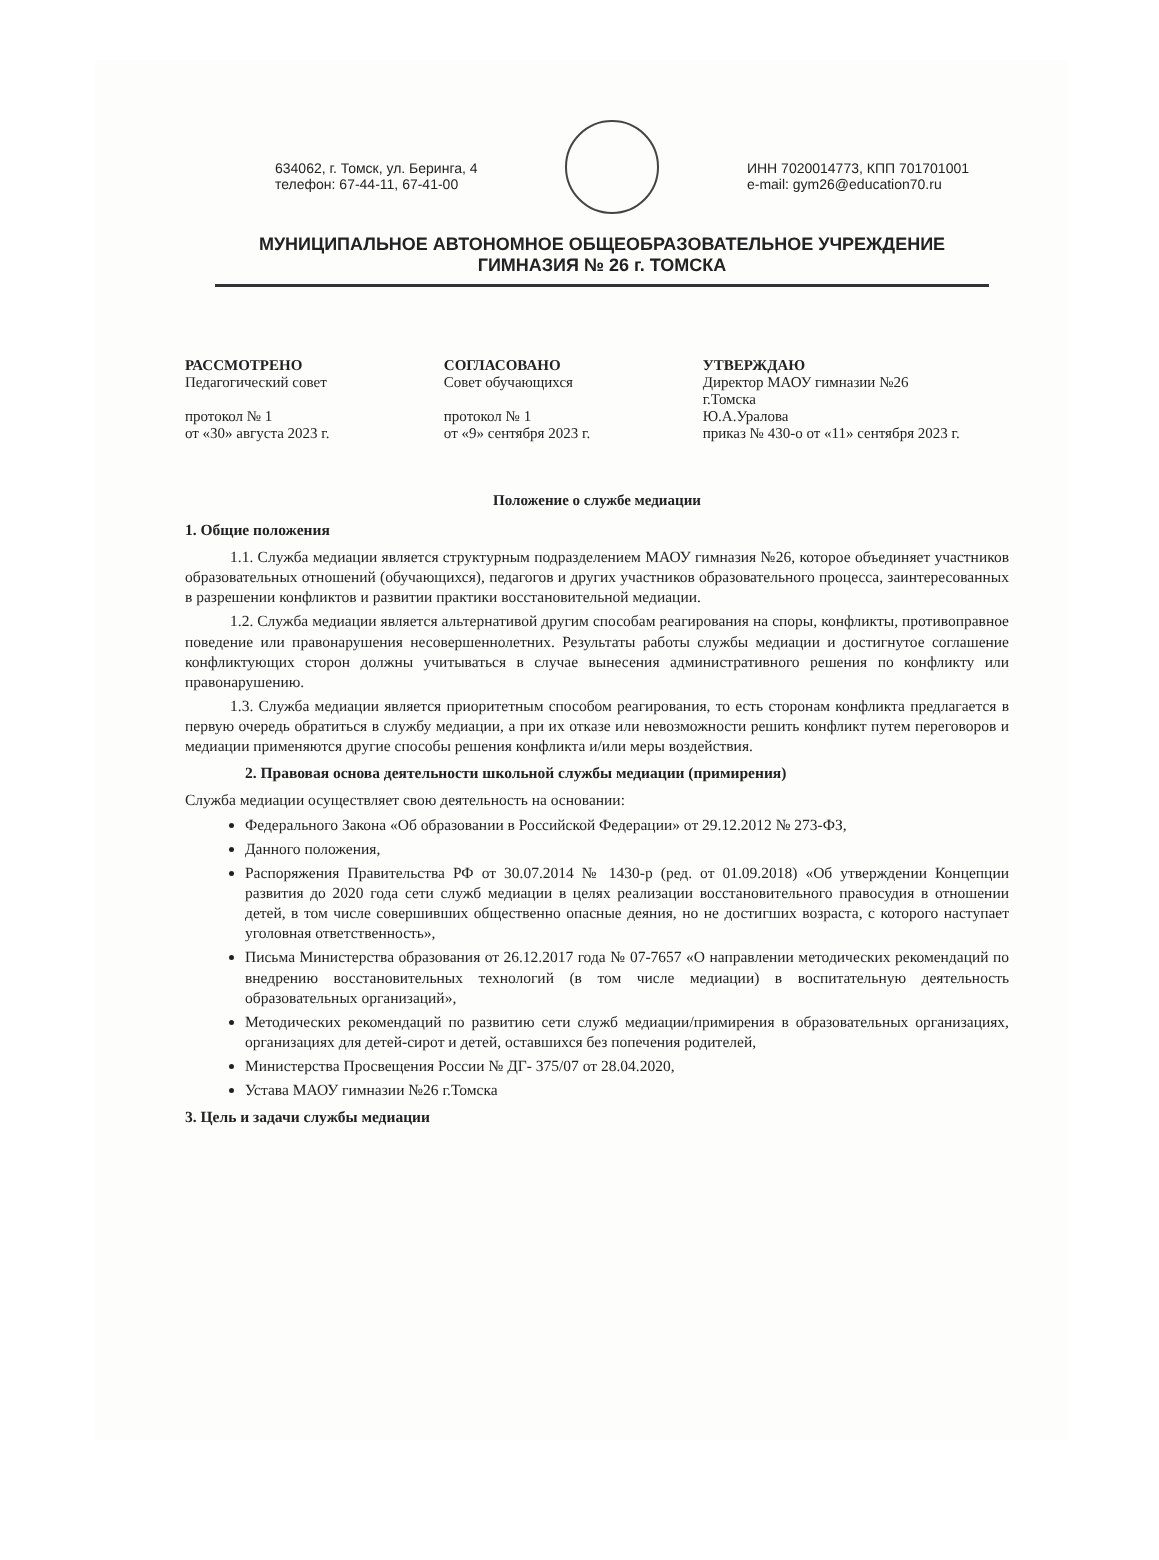634062, г. Томск, ул. Беринга, 4
телефон: 67-44-11, 67-41-00
ИНН 7020014773, КПП 701701001
e-mail: gym26@education70.ru
МУНИЦИПАЛЬНОЕ АВТОНОМНОЕ ОБЩЕОБРАЗОВАТЕЛЬНОЕ УЧРЕЖДЕНИЕ
ГИМНАЗИЯ № 26 г. ТОМСКА
РАССМОТРЕНО
Педагогический совет
протокол № 1
от «30» августа 2023 г.
СОГЛАСОВАНО
Совет обучающихся
протокол № 1
от «9» сентября 2023 г.
УТВЕРЖДАЮ
Директор МАОУ гимназии №26
г.Томска
Ю.А.Уралова
приказ № 430-о от «11» сентября 2023 г.
Положение о службе медиации
1. Общие положения
1.1. Служба медиации является структурным подразделением МАОУ гимназия №26, которое объединяет участников образовательных отношений (обучающихся), педагогов и других участников образовательного процесса, заинтересованных в разрешении конфликтов и развитии практики восстановительной медиации.
1.2. Служба медиации является альтернативой другим способам реагирования на споры, конфликты, противоправное поведение или правонарушения несовершеннолетних. Результаты работы службы медиации и достигнутое соглашение конфликтующих сторон должны учитываться в случае вынесения административного решения по конфликту или правонарушению.
1.3. Служба медиации является приоритетным способом реагирования, то есть сторонам конфликта предлагается в первую очередь обратиться в службу медиации, а при их отказе или невозможности решить конфликт путем переговоров и медиации применяются другие способы решения конфликта и/или меры воздействия.
2. Правовая основа деятельности школьной службы медиации (примирения)
Служба медиации осуществляет свою деятельность на основании:
Федерального Закона «Об образовании в Российской Федерации» от 29.12.2012 № 273-ФЗ,
Данного положения,
Распоряжения Правительства РФ от 30.07.2014 № 1430-р (ред. от 01.09.2018) «Об утверждении Концепции развития до 2020 года сети служб медиации в целях реализации восстановительного правосудия в отношении детей, в том числе совершивших общественно опасные деяния, но не достигших возраста, с которого наступает уголовная ответственность»,
Письма Министерства образования от 26.12.2017 года № 07-7657 «О направлении методических рекомендаций по внедрению восстановительных технологий (в том числе медиации) в воспитательную деятельность образовательных организаций»,
Методических рекомендаций по развитию сети служб медиации/примирения в образовательных организациях, организациях для детей-сирот и детей, оставшихся без попечения родителей,
Министерства Просвещения России № ДГ- 375/07 от 28.04.2020,
Устава МАОУ гимназии №26 г.Томска
3. Цель и задачи службы медиации